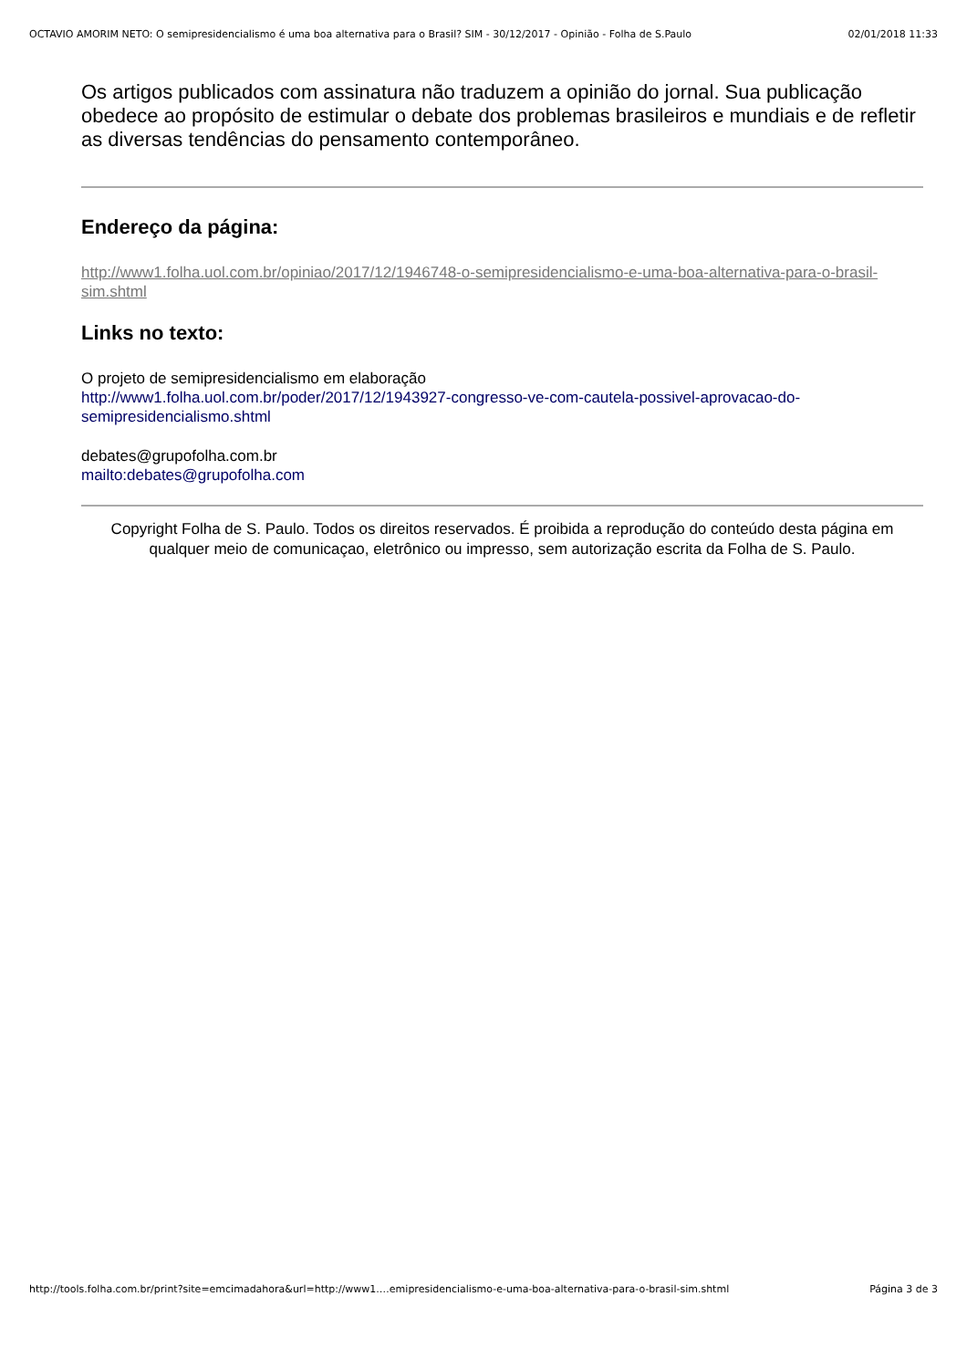OCTAVIO AMORIM NETO: O semipresidencialismo é uma boa alternativa para o Brasil? SIM - 30/12/2017 - Opinião - Folha de S.Paulo 02/01/2018 11:33
Os artigos publicados com assinatura não traduzem a opinião do jornal. Sua publicação obedece ao propósito de estimular o debate dos problemas brasileiros e mundiais e de refletir as diversas tendências do pensamento contemporâneo.
Endereço da página:
http://www1.folha.uol.com.br/opiniao/2017/12/1946748-o-semipresidencialismo-e-uma-boa-alternativa-para-o-brasil-sim.shtml
Links no texto:
O projeto de semipresidencialismo em elaboração
http://www1.folha.uol.com.br/poder/2017/12/1943927-congresso-ve-com-cautela-possivel-aprovacao-do-semipresidencialismo.shtml
debates@grupofolha.com.br
mailto:debates@grupofolha.com
Copyright Folha de S. Paulo. Todos os direitos reservados. É proibida a reprodução do conteúdo desta página em qualquer meio de comunicaçao, eletrônico ou impresso, sem autorização escrita da Folha de S. Paulo.
http://tools.folha.com.br/print?site=emcimadahora&url=http://www1.…emipresidencialismo-e-uma-boa-alternativa-para-o-brasil-sim.shtml Página 3 de 3